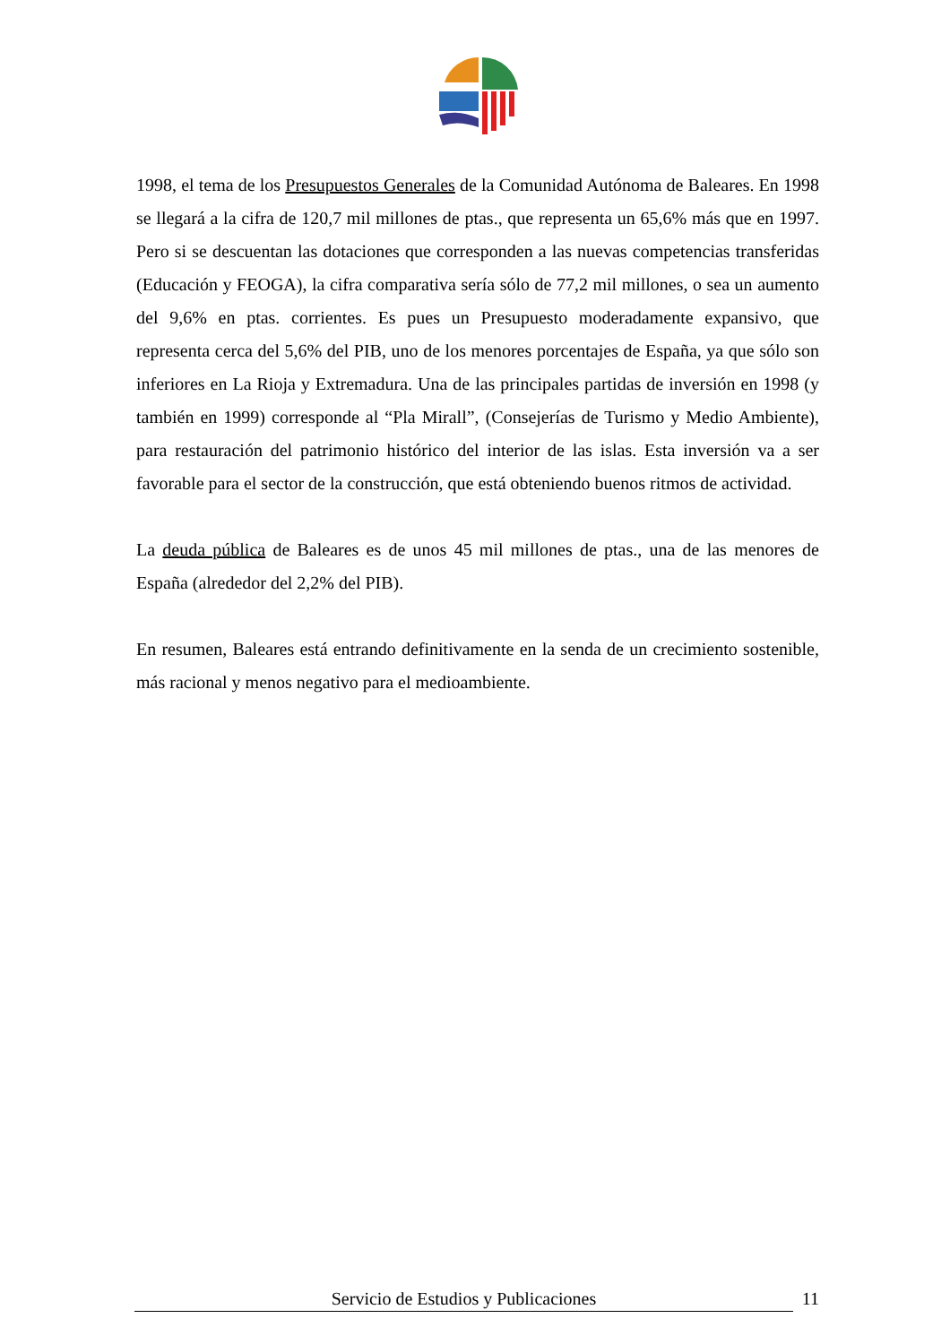1998, el tema de los Presupuestos Generales de la Comunidad Autónoma de Baleares. En 1998 se llegará a la cifra de 120,7 mil millones de ptas., que representa un 65,6% más que en 1997. Pero si se descuentan las dotaciones que corresponden a las nuevas competencias transferidas (Educación y FEOGA), la cifra comparativa sería sólo de 77,2 mil millones, o sea un aumento del 9,6% en ptas. corrientes. Es pues un Presupuesto moderadamente expansivo, que representa cerca del 5,6% del PIB, uno de los menores porcentajes de España, ya que sólo son inferiores en La Rioja y Extremadura. Una de las principales partidas de inversión en 1998 (y también en 1999) corresponde al “Pla Mirall”, (Consejerías de Turismo y Medio Ambiente), para restauración del patrimonio histórico del interior de las islas. Esta inversión va a ser favorable para el sector de la construcción, que está obteniendo buenos ritmos de actividad.
La deuda pública de Baleares es de unos 45 mil millones de ptas., una de las menores de España (alrededor del 2,2% del PIB).
En resumen, Baleares está entrando definitivamente en la senda de un crecimiento sostenible, más racional y menos negativo para el medioambiente.
Servicio de Estudios y Publicaciones 11